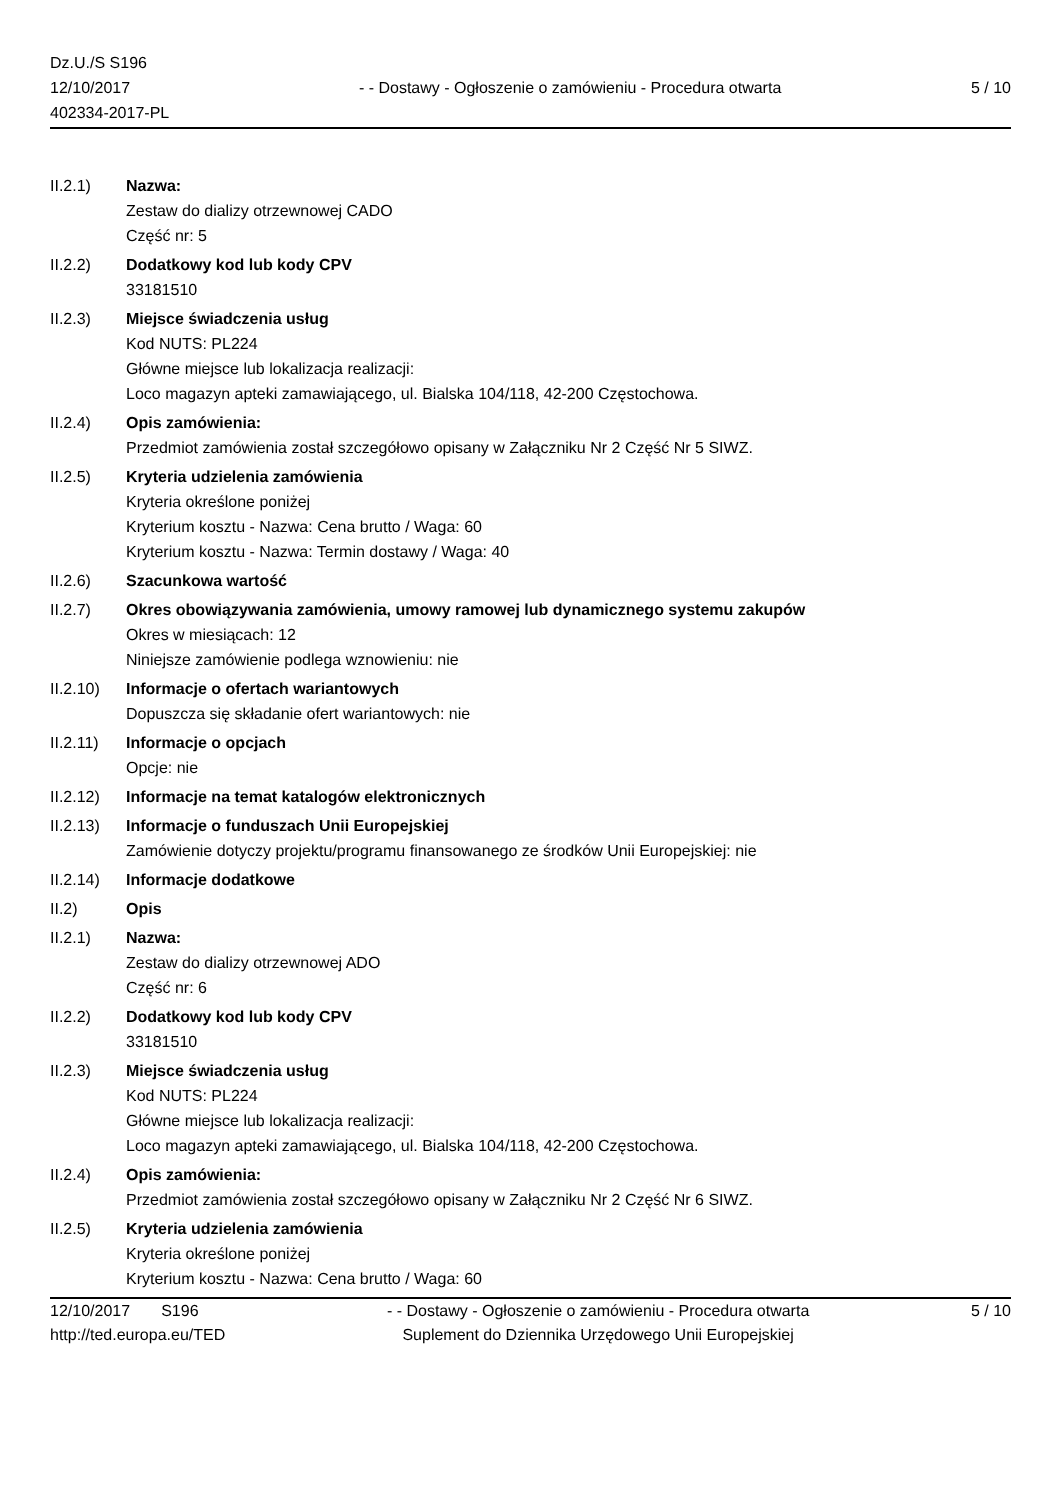Dz.U./S S196
12/10/2017
402334-2017-PL
- - Dostawy - Ogłoszenie o zamówieniu - Procedura otwarta
5 / 10
II.2.1) Nazwa:
Zestaw do dializy otrzewnowej CADO
Część nr: 5
II.2.2) Dodatkowy kod lub kody CPV
33181510
II.2.3) Miejsce świadczenia usług
Kod NUTS: PL224
Główne miejsce lub lokalizacja realizacji:
Loco magazyn apteki zamawiającego, ul. Bialska 104/118, 42-200 Częstochowa.
II.2.4) Opis zamówienia:
Przedmiot zamówienia został szczegółowo opisany w Załączniku Nr 2 Część Nr 5 SIWZ.
II.2.5) Kryteria udzielenia zamówienia
Kryteria określone poniżej
Kryterium kosztu - Nazwa: Cena brutto / Waga: 60
Kryterium kosztu - Nazwa: Termin dostawy / Waga: 40
II.2.6) Szacunkowa wartość
II.2.7) Okres obowiązywania zamówienia, umowy ramowej lub dynamicznego systemu zakupów
Okres w miesiącach: 12
Niniejsze zamówienie podlega wznowieniu: nie
II.2.10)
Informacje o ofertach wariantowych
Dopuszcza się składanie ofert wariantowych: nie
II.2.11)
Informacje o opcjach
Opcje: nie
II.2.12)
Informacje na temat katalogów elektronicznych
II.2.13)
Informacje o funduszach Unii Europejskiej
Zamówienie dotyczy projektu/programu finansowanego ze środków Unii Europejskiej: nie
II.2.14)
Informacje dodatkowe
II.2) Opis
II.2.1) Nazwa:
Zestaw do dializy otrzewnowej ADO
Część nr: 6
II.2.2) Dodatkowy kod lub kody CPV
33181510
II.2.3) Miejsce świadczenia usług
Kod NUTS: PL224
Główne miejsce lub lokalizacja realizacji:
Loco magazyn apteki zamawiającego, ul. Bialska 104/118, 42-200 Częstochowa.
II.2.4) Opis zamówienia:
Przedmiot zamówienia został szczegółowo opisany w Załączniku Nr 2 Część Nr 6 SIWZ.
II.2.5) Kryteria udzielenia zamówienia
Kryteria określone poniżej
Kryterium kosztu - Nazwa: Cena brutto / Waga: 60
12/10/2017 S196
http://ted.europa.eu/TED
- - Dostawy - Ogłoszenie o zamówieniu - Procedura otwarta
Suplement do Dziennika Urzędowego Unii Europejskiej
5 / 10